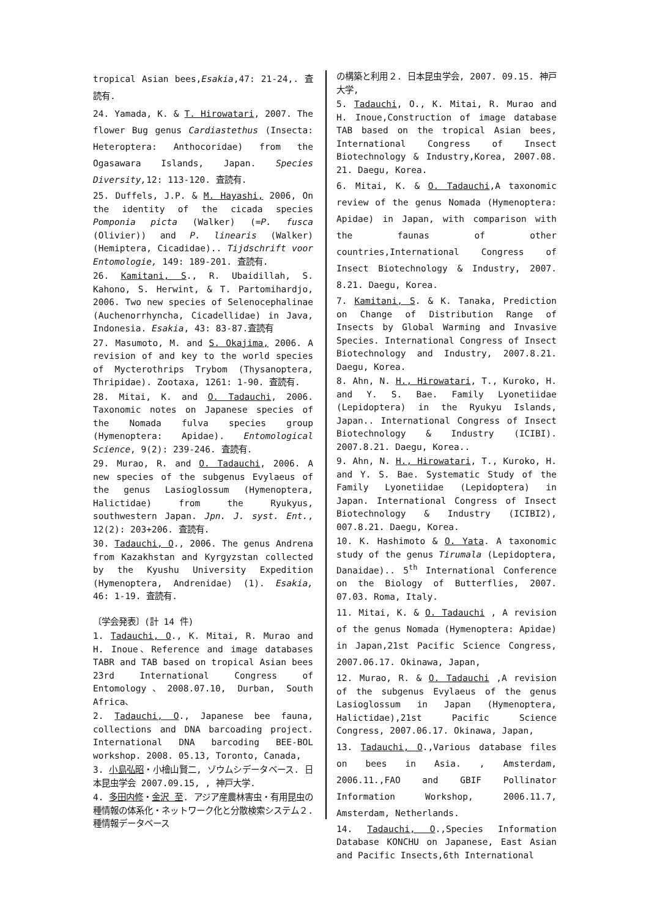tropical Asian bees,Esakia,47: 21-24,. 査読有.
24. Yamada, K. & T. Hirowatari, 2007. The flower Bug genus Cardiastethus (Insecta: Heteroptera: Anthocoridae) from the Ogasawara Islands, Japan. Species Diversity, 12: 113-120. 査読有.
25. Duffels, J.P. & M. Hayashi, 2006, On the identity of the cicada species Pomponia picta (Walker) (=P. fusca (Olivier)) and P. linearis (Walker) (Hemiptera, Cicadidae).. Tijdschrift voor Entomologie, 149: 189-201. 査読有.
26. Kamitani, S., R. Ubaidillah, S. Kahono, S. Herwint, & T. Partomihardjo, 2006. Two new species of Selenocephalinae (Auchenorrhyncha, Cicadellidae) in Java, Indonesia. Esakia, 43: 83-87.査読有
27. Masumoto, M. and S. Okajima, 2006. A revision of and key to the world species of Mycterothrips Trybom (Thysanoptera, Thripidae). Zootaxa, 1261: 1-90. 査読有.
28. Mitai, K. and O. Tadauchi, 2006. Taxonomic notes on Japanese species of the Nomada fulva species group (Hymenoptera: Apidae). Entomological Science, 9(2): 239-246. 査読有.
29. Murao, R. and O. Tadauchi, 2006. A new species of the subgenus Evylaeus of the genus Lasioglossum (Hymenoptera, Halictidae) from the Ryukyus, southwestern Japan. Jpn. J. syst. Ent., 12(2): 203+206. 査読有.
30. Tadauchi, O., 2006. The genus Andrena from Kazakhstan and Kyrgyzstan collected by the Kyushu University Expedition (Hymenoptera, Andrenidae) (1). Esakia, 46: 1-19. 査読有.
〔学会発表〕(計 14 件)
1. Tadauchi, O., K. Mitai, R. Murao and H. Inoue、Reference and image databases TABR and TAB based on tropical Asian bees 23rd International Congress of Entomology、2008.07.10, Durban, South Africa、
2. Tadauchi, O., Japanese bee fauna, collections and DNA barcoading project. International DNA barcoding BEE-BOL workshop. 2008. 05.13, Toronto, Canada,
3. 小島弘昭・小檜山賢二, ゾウムシデータベース. 日本昆虫学会 2007.09.15, , 神戸大学.
4. 多田内修・金沢 至. アジア産農林害虫・有用昆虫の種情報の体系化・ネットワーク化と分散検索システム２. 種情報データベース
の構築と利用２. 日本昆虫学会, 2007. 09.15. 神戸大学,
5. Tadauchi, O., K. Mitai, R. Murao and H. Inoue,Construction of image database TAB based on the tropical Asian bees, International Congress of Insect Biotechnology & Industry,Korea, 2007.08. 21. Daegu, Korea.
6. Mitai, K. & O. Tadauchi,A taxonomic review of the genus Nomada (Hymenoptera: Apidae) in Japan, with comparison with the faunas of other countries,International Congress of Insect Biotechnology & Industry, 2007. 8.21. Daegu, Korea.
7. Kamitani, S. & K. Tanaka, Prediction on Change of Distribution Range of Insects by Global Warming and Invasive Species. International Congress of Insect Biotechnology and Industry, 2007.8.21. Daegu, Korea.
8. Ahn, N. H., Hirowatari, T., Kuroko, H. and Y. S. Bae. Family Lyonetiidae (Lepidoptera) in the Ryukyu Islands, Japan.. International Congress of Insect Biotechnology & Industry (ICIBI). 2007.8.21. Daegu, Korea..
9. Ahn, N. H., Hirowatari, T., Kuroko, H. and Y. S. Bae. Systematic Study of the Family Lyonetiidae (Lepidoptera) in Japan. International Congress of Insect Biotechnology & Industry (ICIBI2), 007.8.21. Daegu, Korea.
10. K. Hashimoto & O. Yata. A taxonomic study of the genus Tirumala (Lepidoptera, Danaidae).. 5<sup>th</sup> International Conference on the Biology of Butterflies, 2007. 07.03. Roma, Italy.
11. Mitai, K. & O. Tadauchi , A revision of the genus Nomada (Hymenoptera: Apidae) in Japan,21st Pacific Science Congress, 2007.06.17. Okinawa, Japan,
12. Murao, R. & O. Tadauchi ,A revision of the subgenus Evylaeus of the genus Lasioglossum in Japan (Hymenoptera, Halictidae),21st Pacific Science Congress, 2007.06.17. Okinawa, Japan,
13. Tadauchi, O.,Various database files on bees in Asia. , Amsterdam, 2006.11.,FAO and GBIF Pollinator Information Workshop, 2006.11.7, Amsterdam, Netherlands.
14. Tadauchi, O.,Species Information Database KONCHU on Japanese, East Asian and Pacific Insects,6th International